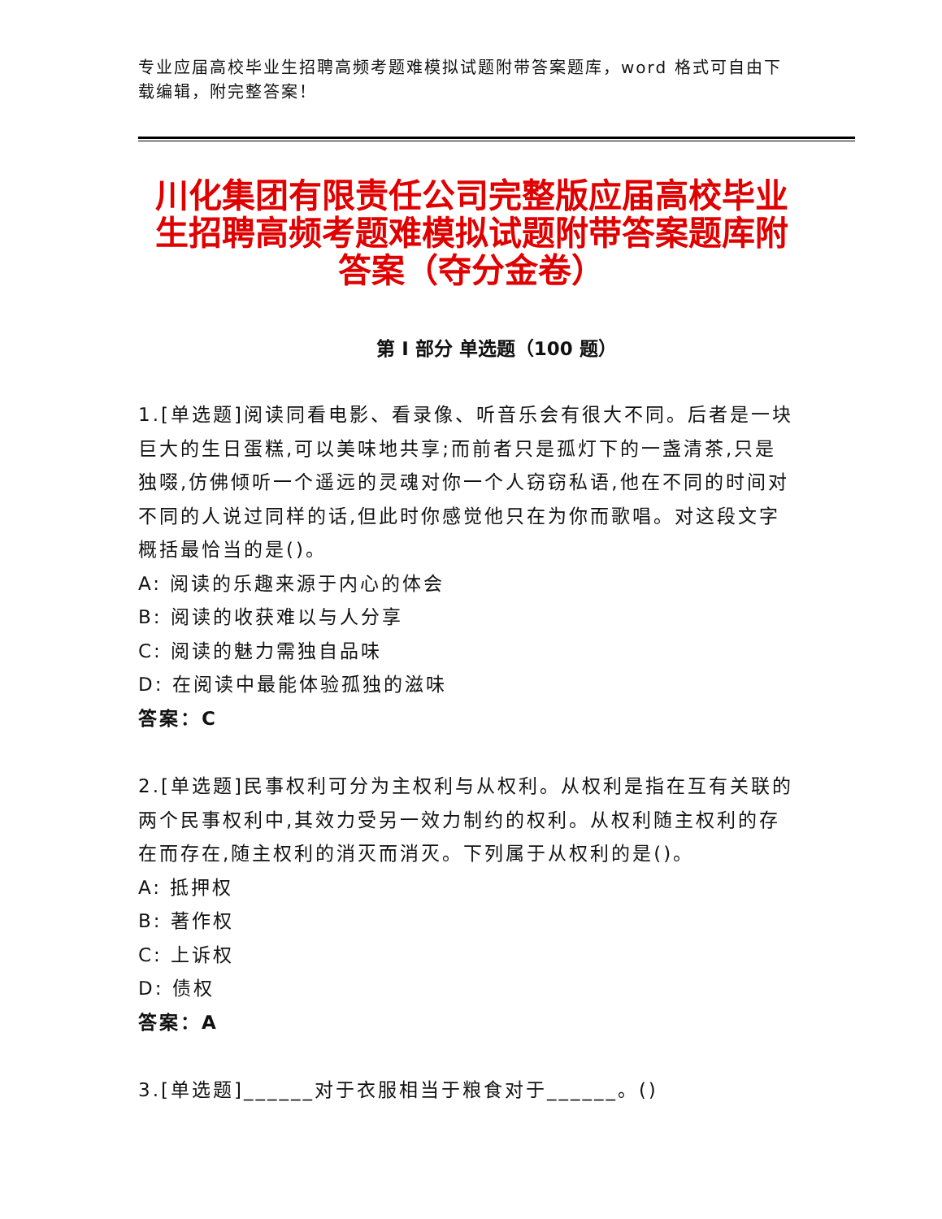专业应届高校毕业生招聘高频考题难模拟试题附带答案题库，word 格式可自由下载编辑，附完整答案！
川化集团有限责任公司完整版应届高校毕业生招聘高频考题难模拟试题附带答案题库附答案（夺分金卷）
第 I 部分 单选题（100 题）
1.[单选题]阅读同看电影、看录像、听音乐会有很大不同。后者是一块巨大的生日蛋糕,可以美味地共享;而前者只是孤灯下的一盏清茶,只是独啜,仿佛倾听一个遥远的灵魂对你一个人窃窃私语,他在不同的时间对不同的人说过同样的话,但此时你感觉他只在为你而歌唱。对这段文字概括最恰当的是()。
A: 阅读的乐趣来源于内心的体会
B: 阅读的收获难以与人分享
C: 阅读的魅力需独自品味
D: 在阅读中最能体验孤独的滋味
答案：C
2.[单选题]民事权利可分为主权利与从权利。从权利是指在互有关联的两个民事权利中,其效力受另一效力制约的权利。从权利随主权利的存在而存在,随主权利的消灭而消灭。下列属于从权利的是()。
A: 抵押权
B: 著作权
C: 上诉权
D: 债权
答案：A
3.[单选题]______对于衣服相当于粮食对于______。()